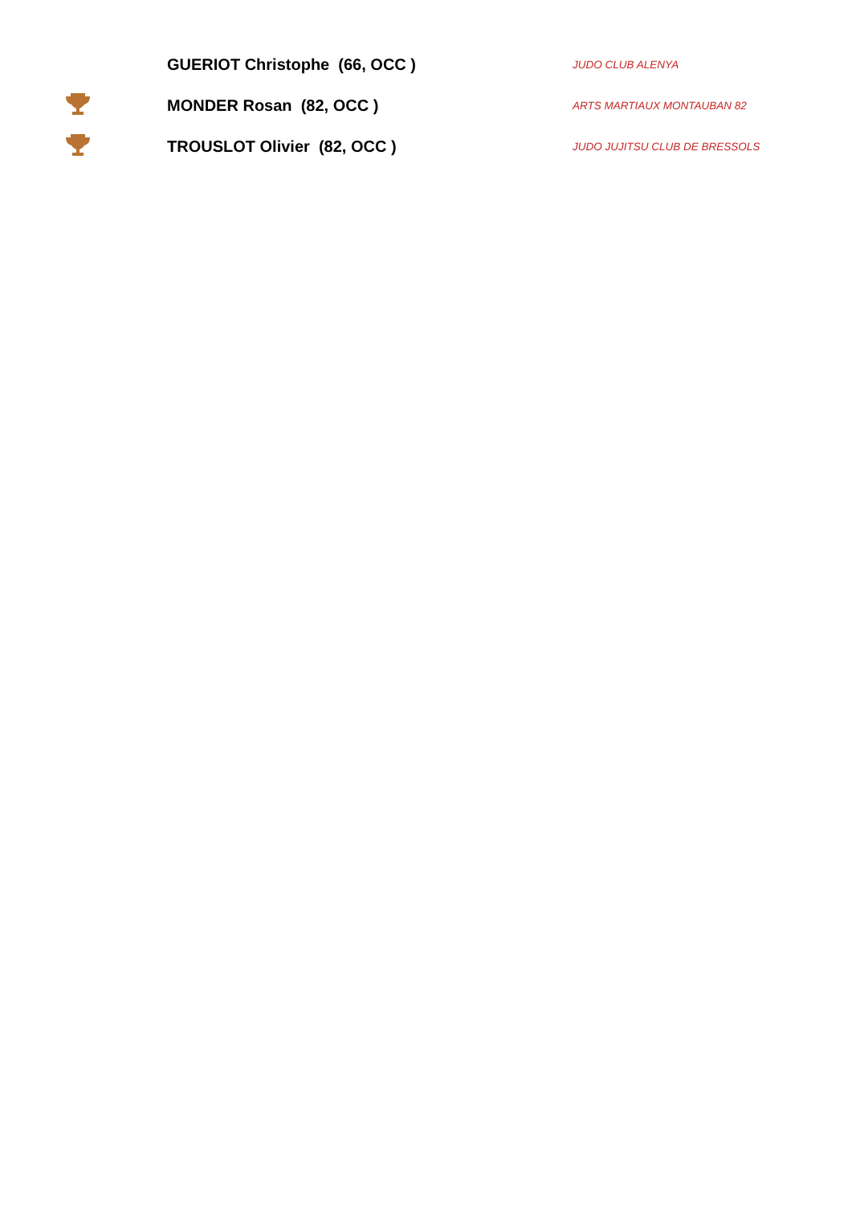| | GUERIOT Christophe (66, OCC ) | JUDO CLUB ALENYA |
| | MONDER Rosan (82, OCC ) | ARTS MARTIAUX MONTAUBAN 82 |
| | TROUSLOT Olivier (82, OCC ) | JUDO JUJITSU CLUB DE BRESSOLS |